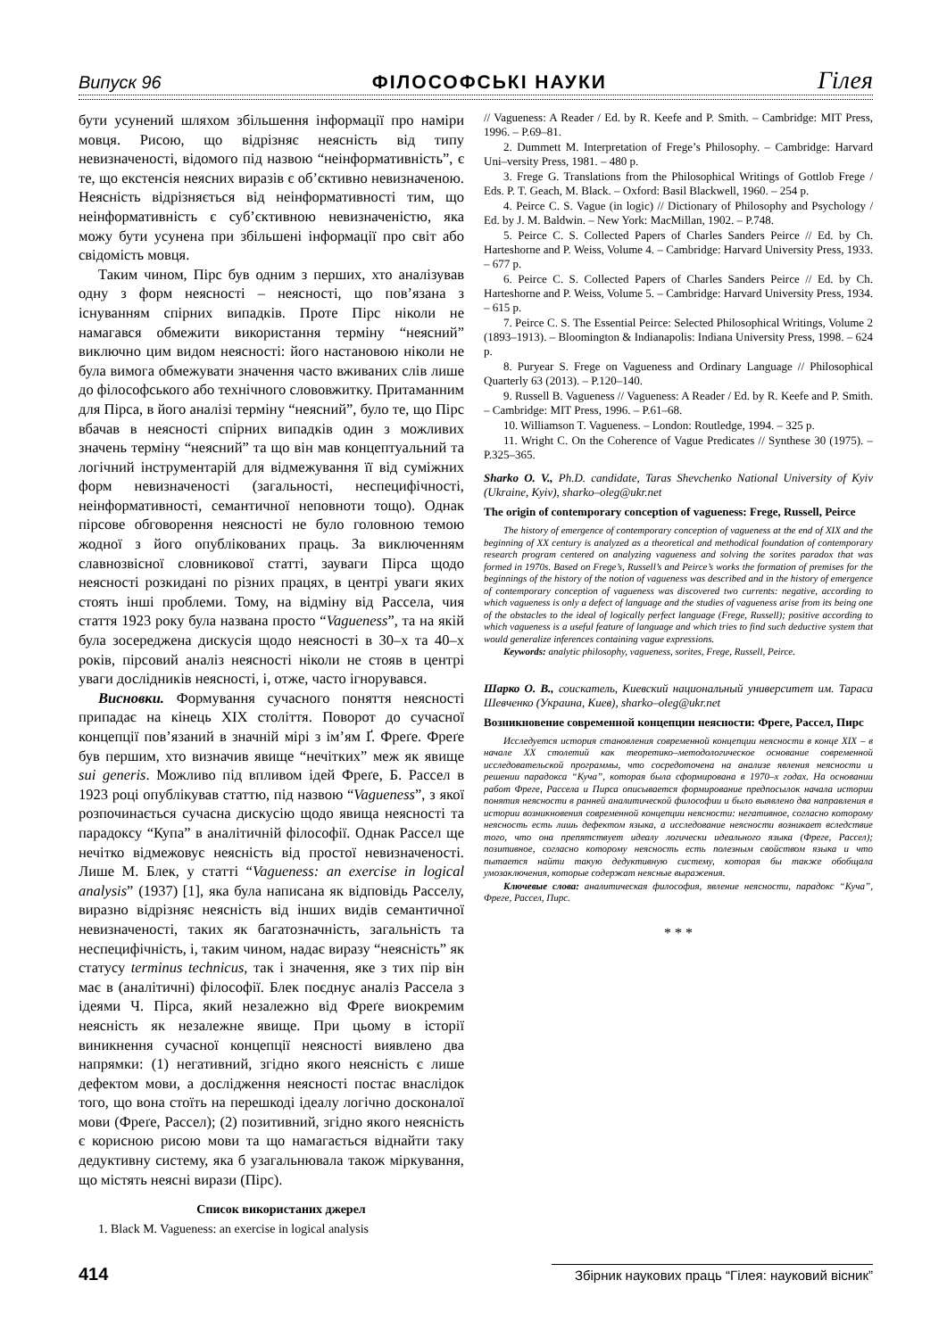Випуск 96 ФІЛОСОФСЬКІ НАУКИ Гілея
бути усунений шляхом збільшення інформації про наміри мовця. Рисою, що відрізняє неясність від типу невизначеності, відомого під назвою “неінформативність”, є те, що екстенсія неясних виразів є об’єктивно невизначеною. Неясність відрізняється від неінформативності тим, що неінформативність є суб’єктивною невизначеністю, яка можу бути усунена при збільшені інформації про світ або свідомість мовця.
Таким чином, Пірс був одним з перших, хто аналізував одну з форм неясності – неясності, що пов’язана з існуванням спірних випадків. Проте Пірс ніколи не намагався обмежити використання терміну “неясний” виключно цим видом неясності: його настановою ніколи не була вимога обмежувати значення часто вживаних слів лише до філософського або технічного слововжитку. Притаманним для Пірса, в його аналізі терміну “неясний”, було те, що Пірс вбачав в неясності спірних випадків один з можливих значень терміну “неясний” та що він мав концептуальний та логічний інструментарій для відмежування її від суміжних форм невизначеності (загальності, неспецифічності, неінформативності, семантичної неповноти тощо). Однак пірсове обговорення неясності не було головною темою жодної з його опублікованих праць. За виключенням славнозвісної словникової статті, зауваги Пірса щодо неясності розкидані по різних працях, в центрі уваги яких стоять інші проблеми. Тому, на відміну від Рассела, чия стаття 1923 року була названа просто “Vagueness”, та на якій була зосереджена дискусія щодо неясності в 30–х та 40–х років, пірсовий аналіз неясності ніколи не стояв в центрі уваги дослідників неясності, і, отже, часто ігнорувався.
Висновки. Формування сучасного поняття неясності припадає на кінець XIX століття. Поворот до сучасної концепції пов’язаний в значній мірі з ім’ям Ґ. Фреґе. Фреґе був першим, хто визначив явище “нечітких” меж як явище sui generis. Можливо під впливом ідей Фреґе, Б. Рассел в 1923 році опублікував статтю, під назвою “Vagueness”, з якої розпочинається сучасна дискусію щодо явища неясності та парадоксу “Купа” в аналітичній філософії. Однак Рассел ще нечітко відмежовує неясність від простої невизначеності. Лише М. Блек, у статті “Vagueness: an exercise in logical analysis” (1937) [1], яка була написана як відповідь Расселу, виразно відрізняє неясність від інших видів семантичної невизначеності, таких як багатозначність, загальність та неспецифічність, і, таким чином, надає виразу “неясність” як статусу terminus technicus, так і значення, яке з тих пір він має в (аналітичні) філософії. Блек поєднує аналіз Рассела з ідеями Ч. Пірса, який незалежно від Фреґе виокремим неясність як незалежне явище. При цьому в історії виникнення сучасної концепції неясності виявлено два напрямки: (1) негативний, згідно якого неясність є лише дефектом мови, а дослідження неясності постає внаслідок того, що вона стоїть на перешкоді ідеалу логічно досконалої мови (Фреґе, Рассел); (2) позитивний, згідно якого неясність є корисною рисою мови та що намагається віднайти таку дедуктивну систему, яка б узагальнювала також міркування, що містять неясні вирази (Пірс).
Список використаних джерел
1. Black M. Vagueness: an exercise in logical analysis
// Vagueness: A Reader / Ed. by R. Keefe and P. Smith. – Cambridge: MIT Press, 1996. – P.69–81.
2. Dummett M. Interpretation of Frege’s Philosophy. – Cambridge: Harvard Uni–versity Press, 1981. – 480 p.
3. Frege G. Translations from the Philosophical Writings of Gottlob Frege / Eds. P. T. Geach, M. Black. – Oxford: Basil Blackwell, 1960. – 254 p.
4. Peirce C. S. Vague (in logic) // Dictionary of Philosophy and Psychology / Ed. by J. M. Baldwin. – New York: MacMillan, 1902. – P.748.
5. Peirce C. S. Collected Papers of Charles Sanders Peirce // Ed. by Ch. Harteshorne and P. Weiss, Volume 4. – Cambridge: Harvard University Press, 1933. – 677 p.
6. Peirce C. S. Collected Papers of Charles Sanders Peirce // Ed. by Ch. Harteshorne and P. Weiss, Volume 5. – Cambridge: Harvard University Press, 1934. – 615 p.
7. Peirce C. S. The Essential Peirce: Selected Philosophical Writings, Volume 2 (1893–1913). – Bloomington & Indianapolis: Indiana University Press, 1998. – 624 p.
8. Puryear S. Frege on Vagueness and Ordinary Language // Philosophical Quarterly 63 (2013). – P.120–140.
9. Russell B. Vagueness // Vagueness: A Reader / Ed. by R. Keefe and P. Smith. – Cambridge: MIT Press, 1996. – P.61–68.
10. Williamson T. Vagueness. – London: Routledge, 1994. – 325 p.
11. Wright C. On the Coherence of Vague Predicates // Synthese 30 (1975). – P.325–365.
Sharko O. V., Ph.D. candidate, Taras Shevchenko National University of Kyiv (Ukraine, Kyiv), sharko–oleg@ukr.net
The origin of contemporary conception of vagueness: Frege, Russell, Peirce
The history of emergence of contemporary conception of vagueness at the end of XIX and the beginning of XX century is analyzed as a theoretical and methodical foundation of contemporary research program centered on analyzing vagueness and solving the sorites paradox that was formed in 1970s. Based on Frege’s, Russell’s and Peirce’s works the formation of premises for the beginnings of the history of the notion of vagueness was described and in the history of emergence of contemporary conception of vagueness was discovered two currents: negative, according to which vagueness is only a defect of language and the studies of vagueness arise from its being one of the obstacles to the ideal of logically perfect language (Frege, Russell); positive according to which vagueness is a useful feature of language and which tries to find such deductive system that would generalize inferences containing vague expressions.
Keywords: analytic philosophy, vagueness, sorites, Frege, Russell, Peirce.
Шарко О. В., соискатель, Киевский национальный университет им. Тараса Шевченко (Украина, Киев), sharko–oleg@ukr.net
Возникновение современной концепции неясности: Фреге, Рассел, Пирс
Исследуется история становления современной концепции неясности в конце XIX – в начале XX столетий как теоретико–методологическое основание современной исследовательской программы, что сосредоточена на анализе явления неясности и решении парадокса “Куча”, которая была сформирована в 1970–х годах. На основании работ Фреге, Рассела и Пирса описывается формирование предпосылок начала истории понятия неясности в ранней аналитической философии и было выявлено два направления в истории возникновения современной концепции неясности: негативное, согласно которому неясность есть лишь дефектом языка, а исследование неясности возникает вследствие того, что она препятствует идеалу логически идеального языка (Фреге, Рассел); позитивное, согласно которому неясность есть полезным свойством языка и что пытается найти такую дедуктивную систему, которая бы также обобщала умозаключения, которые содержат неясные выражения.
Ключевые слова: аналитическая философия, явление неясности, парадокс “Куча”, Фреге, Рассел, Пирс.
* * *
414 Збірник наукових праць “Гілея: науковий вісник”